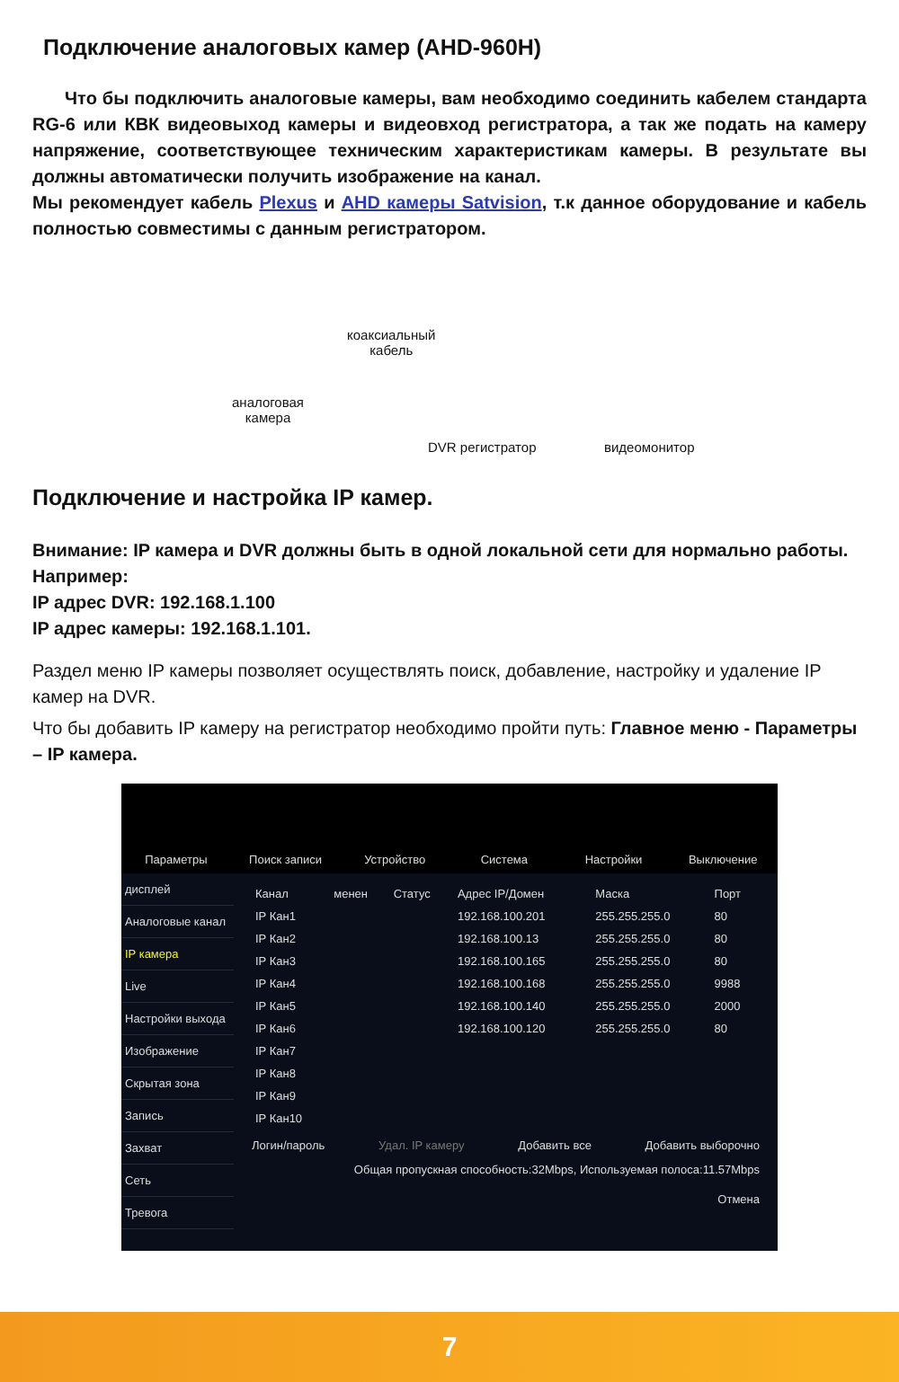Подключение аналоговых камер (AHD-960H)
Что бы подключить аналоговые камеры, вам необходимо соединить кабелем стандарта RG-6 или КВК видеовыход камеры и видеовход регистратора, а так же подать на камеру напряжение, соответствующее техническим характеристикам камеры. В результате вы должны автоматически получить изображение на канал.
Мы рекомендует кабель Plexus и AHD камеры Satvision, т.к данное оборудование и кабель полностью совместимы с данным регистратором.
коаксиальный
кабель
аналоговая
камера
DVR регистратор видеомонитор
Подключение и настройка IP камер.
Внимание: IP камера и DVR должны быть в одной локальной сети для нормально работы.
Например:
IP адрес DVR: 192.168.1.100
IP адрес камеры: 192.168.1.101.
Раздел меню IP камеры позволяет осуществлять поиск, добавление, настройку и удаление IP камер на DVR.
Что бы добавить IP камеру на регистратор необходимо пройти путь: Главное меню - Параметры – IP камера.
Параметры Поиск записи Устройство Система Настройки Выключение
дисплей
Аналоговые канал
IP камера
Live
Настройки выхода
Изображение
Скрытая зона
Запись
Захват
Сеть
Тревога
| Канал | менен | Статус | Адрес IP/Домен | Маска | Порт |
| --- | --- | --- | --- | --- | --- |
| IP Кан1 | | | 192.168.100.201 | 255.255.255.0 | 80 |
| IP Кан2 | | | 192.168.100.13 | 255.255.255.0 | 80 |
| IP Кан3 | | | 192.168.100.165 | 255.255.255.0 | 80 |
| IP Кан4 | | | 192.168.100.168 | 255.255.255.0 | 9988 |
| IP Кан5 | | | 192.168.100.140 | 255.255.255.0 | 2000 |
| IP Кан6 | | | 192.168.100.120 | 255.255.255.0 | 80 |
| IP Кан7 | | | | | |
| IP Кан8 | | | | | |
| IP Кан9 | | | | | |
| IP Кан10 | | | | | |
Логин/пароль Удал. IP камеру Добавить все Добавить выборочно
Общая пропускная способность:32Mbps, Используемая полоса:11.57Mbps
Отмена
7